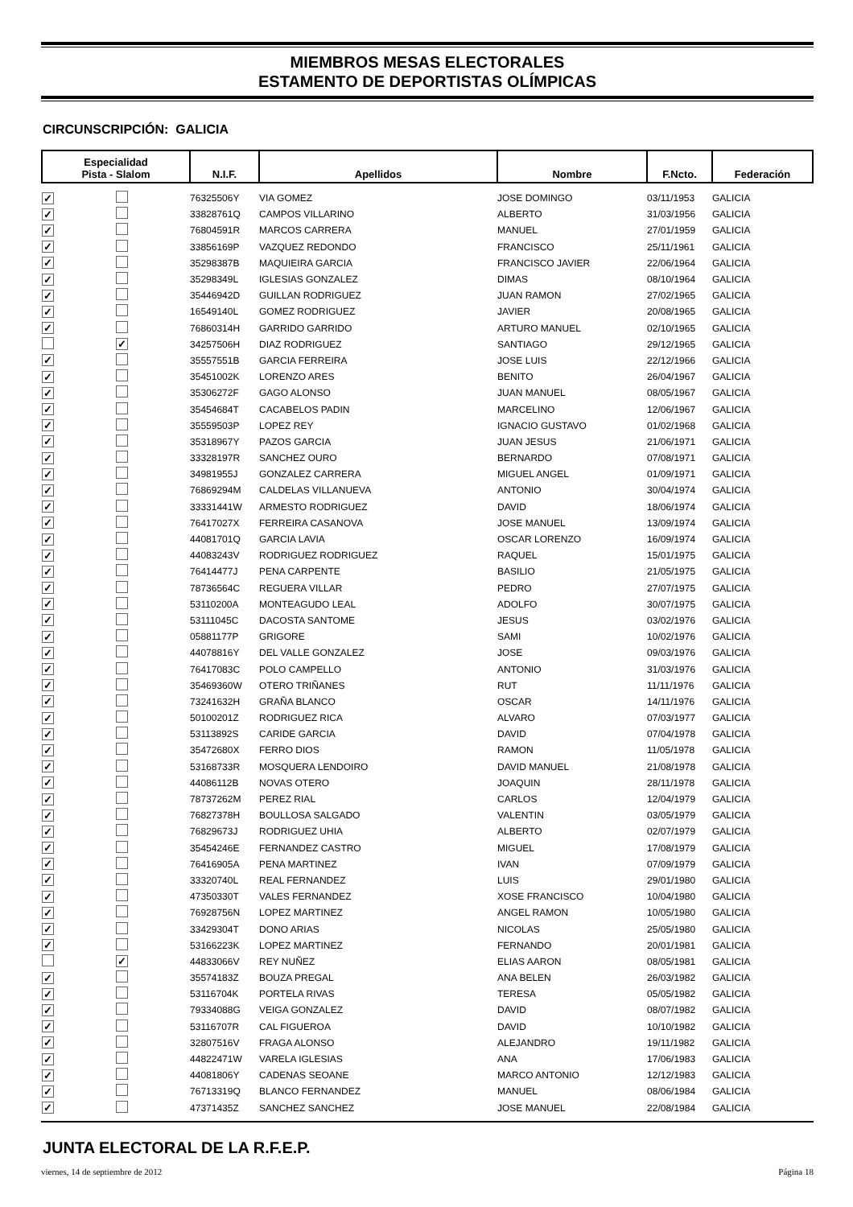MIEMBROS MESAS ELECTORALES
ESTAMENTO DE DEPORTISTAS OLÍMPICAS
CIRCUNSCRIPCIÓN: GALICIA
| Especialidad Pista - Slalom | | N.I.F. | Apellidos | Nombre | F.Ncto. | Federación |
| --- | --- | --- | --- | --- | --- | --- |
| ✓ | | 76325506Y | VIA GOMEZ | JOSE DOMINGO | 03/11/1953 | GALICIA |
| ✓ | | 33828761Q | CAMPOS VILLARINO | ALBERTO | 31/03/1956 | GALICIA |
| ✓ | | 76804591R | MARCOS CARRERA | MANUEL | 27/01/1959 | GALICIA |
| ✓ | | 33856169P | VAZQUEZ REDONDO | FRANCISCO | 25/11/1961 | GALICIA |
| ✓ | | 35298387B | MAQUIEIRA GARCIA | FRANCISCO JAVIER | 22/06/1964 | GALICIA |
| ✓ | | 35298349L | IGLESIAS GONZALEZ | DIMAS | 08/10/1964 | GALICIA |
| ✓ | | 35446942D | GUILLAN RODRIGUEZ | JUAN RAMON | 27/02/1965 | GALICIA |
| ✓ | | 16549140L | GOMEZ RODRIGUEZ | JAVIER | 20/08/1965 | GALICIA |
| ✓ | | 76860314H | GARRIDO GARRIDO | ARTURO MANUEL | 02/10/1965 | GALICIA |
| | ✓ | 34257506H | DIAZ RODRIGUEZ | SANTIAGO | 29/12/1965 | GALICIA |
| ✓ | | 35557551B | GARCIA FERREIRA | JOSE LUIS | 22/12/1966 | GALICIA |
| ✓ | | 35451002K | LORENZO ARES | BENITO | 26/04/1967 | GALICIA |
| ✓ | | 35306272F | GAGO ALONSO | JUAN MANUEL | 08/05/1967 | GALICIA |
| ✓ | | 35454684T | CACABELOS PADIN | MARCELINO | 12/06/1967 | GALICIA |
| ✓ | | 35559503P | LOPEZ REY | IGNACIO GUSTAVO | 01/02/1968 | GALICIA |
| ✓ | | 35318967Y | PAZOS GARCIA | JUAN JESUS | 21/06/1971 | GALICIA |
| ✓ | | 33328197R | SANCHEZ OURO | BERNARDO | 07/08/1971 | GALICIA |
| ✓ | | 34981955J | GONZALEZ CARRERA | MIGUEL ANGEL | 01/09/1971 | GALICIA |
| ✓ | | 76869294M | CALDELAS VILLANUEVA | ANTONIO | 30/04/1974 | GALICIA |
| ✓ | | 33331441W | ARMESTO RODRIGUEZ | DAVID | 18/06/1974 | GALICIA |
| ✓ | | 76417027X | FERREIRA CASANOVA | JOSE MANUEL | 13/09/1974 | GALICIA |
| ✓ | | 44081701Q | GARCIA LAVIA | OSCAR LORENZO | 16/09/1974 | GALICIA |
| ✓ | | 44083243V | RODRIGUEZ RODRIGUEZ | RAQUEL | 15/01/1975 | GALICIA |
| ✓ | | 76414477J | PENA CARPENTE | BASILIO | 21/05/1975 | GALICIA |
| ✓ | | 78736564C | REGUERA VILLAR | PEDRO | 27/07/1975 | GALICIA |
| ✓ | | 53110200A | MONTEAGUDO LEAL | ADOLFO | 30/07/1975 | GALICIA |
| ✓ | | 53111045C | DACOSTA SANTOME | JESUS | 03/02/1976 | GALICIA |
| ✓ | | 05881177P | GRIGORE | SAMI | 10/02/1976 | GALICIA |
| ✓ | | 44078816Y | DEL VALLE GONZALEZ | JOSE | 09/03/1976 | GALICIA |
| ✓ | | 76417083C | POLO CAMPELLO | ANTONIO | 31/03/1976 | GALICIA |
| ✓ | | 35469360W | OTERO TRIÑANES | RUT | 11/11/1976 | GALICIA |
| ✓ | | 73241632H | GRAÑA BLANCO | OSCAR | 14/11/1976 | GALICIA |
| ✓ | | 50100201Z | RODRIGUEZ RICA | ALVARO | 07/03/1977 | GALICIA |
| ✓ | | 53113892S | CARIDE GARCIA | DAVID | 07/04/1978 | GALICIA |
| ✓ | | 35472680X | FERRO DIOS | RAMON | 11/05/1978 | GALICIA |
| ✓ | | 53168733R | MOSQUERA LENDOIRO | DAVID MANUEL | 21/08/1978 | GALICIA |
| ✓ | | 44086112B | NOVAS OTERO | JOAQUIN | 28/11/1978 | GALICIA |
| ✓ | | 78737262M | PEREZ RIAL | CARLOS | 12/04/1979 | GALICIA |
| ✓ | | 76827378H | BOULLOSA SALGADO | VALENTIN | 03/05/1979 | GALICIA |
| ✓ | | 76829673J | RODRIGUEZ UHIA | ALBERTO | 02/07/1979 | GALICIA |
| ✓ | | 35454246E | FERNANDEZ CASTRO | MIGUEL | 17/08/1979 | GALICIA |
| ✓ | | 76416905A | PENA MARTINEZ | IVAN | 07/09/1979 | GALICIA |
| ✓ | | 33320740L | REAL FERNANDEZ | LUIS | 29/01/1980 | GALICIA |
| ✓ | | 47350330T | VALES FERNANDEZ | XOSE FRANCISCO | 10/04/1980 | GALICIA |
| ✓ | | 76928756N | LOPEZ MARTINEZ | ANGEL RAMON | 10/05/1980 | GALICIA |
| ✓ | | 33429304T | DONO ARIAS | NICOLAS | 25/05/1980 | GALICIA |
| ✓ | | 53166223K | LOPEZ MARTINEZ | FERNANDO | 20/01/1981 | GALICIA |
| | ✓ | 44833066V | REY NUÑEZ | ELIAS AARON | 08/05/1981 | GALICIA |
| ✓ | | 35574183Z | BOUZA PREGAL | ANA BELEN | 26/03/1982 | GALICIA |
| ✓ | | 53116704K | PORTELA RIVAS | TERESA | 05/05/1982 | GALICIA |
| ✓ | | 79334088G | VEIGA GONZALEZ | DAVID | 08/07/1982 | GALICIA |
| ✓ | | 53116707R | CAL FIGUEROA | DAVID | 10/10/1982 | GALICIA |
| ✓ | | 32807516V | FRAGA ALONSO | ALEJANDRO | 19/11/1982 | GALICIA |
| ✓ | | 44822471W | VARELA IGLESIAS | ANA | 17/06/1983 | GALICIA |
| ✓ | | 44081806Y | CADENAS SEOANE | MARCO ANTONIO | 12/12/1983 | GALICIA |
| ✓ | | 76713319Q | BLANCO FERNANDEZ | MANUEL | 08/06/1984 | GALICIA |
| ✓ | | 47371435Z | SANCHEZ SANCHEZ | JOSE MANUEL | 22/08/1984 | GALICIA |
JUNTA ELECTORAL DE LA R.F.E.P.
viernes, 14 de septiembre de 2012 Página 18